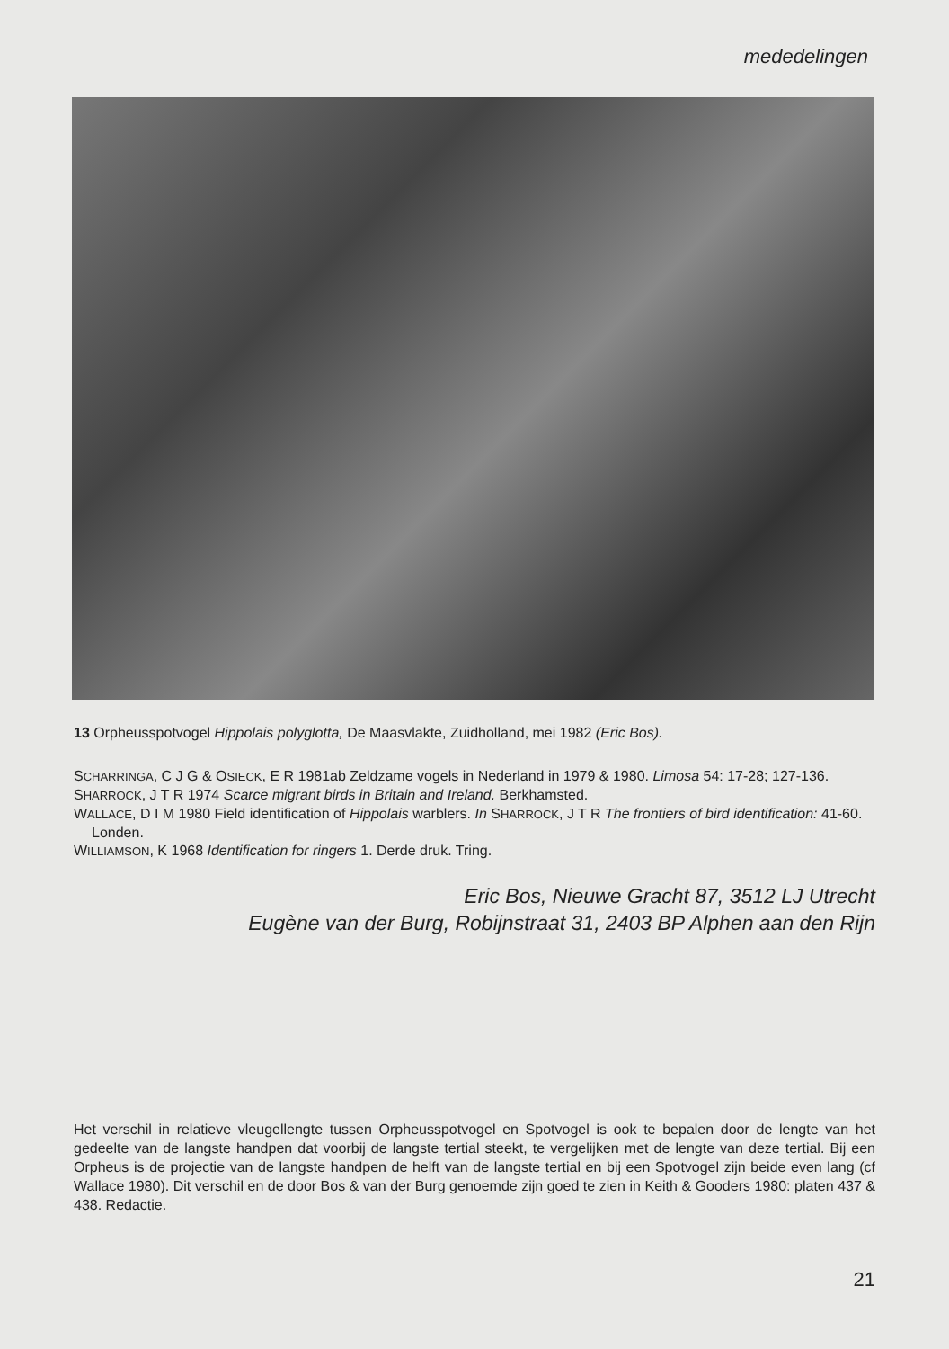mededelingen
13 Orpheusspotvogel Hippolais polyglotta, De Maasvlakte, Zuidholland, mei 1982 (Eric Bos).
SCHARRINGA, C J G & OSIECK, E R 1981ab Zeldzame vogels in Nederland in 1979 & 1980. Limosa 54: 17-28; 127-136.
SHARROCK, J T R 1974 Scarce migrant birds in Britain and Ireland. Berkhamsted.
WALLACE, D I M 1980 Field identification of Hippolais warblers. In SHARROCK, J T R The frontiers of bird identification: 41-60. Londen.
WILLIAMSON, K 1968 Identification for ringers 1. Derde druk. Tring.
Eric Bos, Nieuwe Gracht 87, 3512 LJ Utrecht
Eugène van der Burg, Robijnstraat 31, 2403 BP Alphen aan den Rijn
Het verschil in relatieve vleugellengte tussen Orpheusspotvogel en Spotvogel is ook te bepalen door de lengte van het gedeelte van de langste handpen dat voorbij de langste tertial steekt, te vergelijken met de lengte van deze tertial. Bij een Orpheus is de projectie van de langste handpen de helft van de langste tertial en bij een Spotvogel zijn beide even lang (cf Wallace 1980). Dit verschil en de door Bos & van der Burg genoemde zijn goed te zien in Keith & Gooders 1980: platen 437 & 438. Redactie.
21